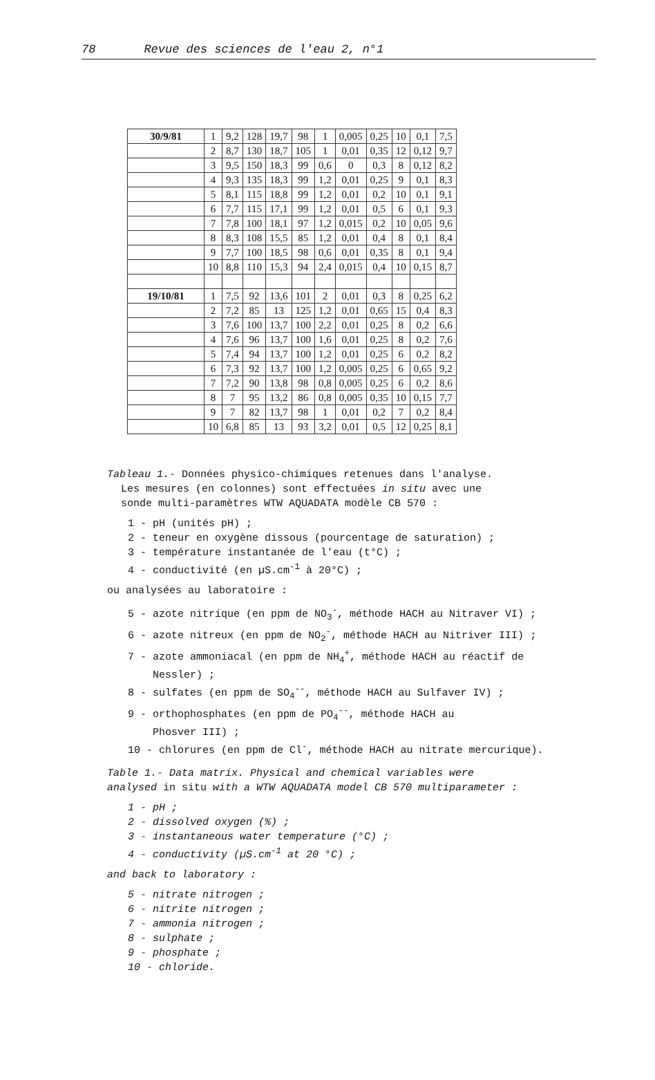78 Revue des sciences de l'eau 2, n°1
| 30/9/81 | 1 | 9,2 | 128 | 19,7 | 98 | 1 | 0,005 | 0,25 | 10 | 0,1 | 7,5 |
| | 2 | 8,7 | 130 | 18,7 | 105 | 1 | 0,01 | 0,35 | 12 | 0,12 | 9,7 |
| | 3 | 9,5 | 150 | 18,3 | 99 | 0,6 | 0 | 0,3 | 8 | 0,12 | 8,2 |
| | 4 | 9,3 | 135 | 18,3 | 99 | 1,2 | 0,01 | 0,25 | 9 | 0,1 | 8,3 |
| | 5 | 8,1 | 115 | 18,8 | 99 | 1,2 | 0,01 | 0,2 | 10 | 0,1 | 9,1 |
| | 6 | 7,7 | 115 | 17,1 | 99 | 1,2 | 0,01 | 0,5 | 6 | 0,1 | 9,3 |
| | 7 | 7,8 | 100 | 18,1 | 97 | 1,2 | 0,015 | 0,2 | 10 | 0,05 | 9,6 |
| | 8 | 8,3 | 108 | 15,5 | 85 | 1,2 | 0,01 | 0,4 | 8 | 0,1 | 8,4 |
| | 9 | 7,7 | 100 | 18,5 | 98 | 0,6 | 0,01 | 0,35 | 8 | 0,1 | 9,4 |
| | 10 | 8,8 | 110 | 15,3 | 94 | 2,4 | 0,015 | 0,4 | 10 | 0,15 | 8,7 |
| 19/10/81 | 1 | 7,5 | 92 | 13,6 | 101 | 2 | 0,01 | 0,3 | 8 | 0,25 | 6,2 |
| | 2 | 7,2 | 85 | 13 | 125 | 1,2 | 0,01 | 0,65 | 15 | 0,4 | 8,3 |
| | 3 | 7,6 | 100 | 13,7 | 100 | 2,2 | 0,01 | 0,25 | 8 | 0,2 | 6,6 |
| | 4 | 7,6 | 96 | 13,7 | 100 | 1,6 | 0,01 | 0,25 | 8 | 0,2 | 7,6 |
| | 5 | 7,4 | 94 | 13,7 | 100 | 1,2 | 0,01 | 0,25 | 6 | 0,2 | 8,2 |
| | 6 | 7,3 | 92 | 13,7 | 100 | 1,2 | 0,005 | 0,25 | 6 | 0,65 | 9,2 |
| | 7 | 7,2 | 90 | 13,8 | 98 | 0,8 | 0,005 | 0,25 | 6 | 0,2 | 8,6 |
| | 8 | 7 | 95 | 13,2 | 86 | 0,8 | 0,005 | 0,35 | 10 | 0,15 | 7,7 |
| | 9 | 7 | 82 | 13,7 | 98 | 1 | 0,01 | 0,2 | 7 | 0,2 | 8,4 |
| | 10 | 6,8 | 85 | 13 | 93 | 3,2 | 0,01 | 0,5 | 12 | 0,25 | 8,1 |
Tableau 1.- Données physico-chimiques retenues dans l'analyse.
Les mesures (en colonnes) sont effectuées in situ avec une
sonde multi-paramètres WTW AQUADATA modèle CB 570 :
1 - pH (unités pH) ;
2 - teneur en oxygène dissous (pourcentage de saturation) ;
3 - température instantanée de l'eau (t°C) ;
4 - conductivité (en µS.cm<sup>-1</sup> à 20°C) ;
ou analysées au laboratoire :
5 - azote nitrique (en ppm de NO<sub>3</sub><sup>-</sup>, méthode HACH au Nitraver VI) ;
6 - azote nitreux (en ppm de NO<sub>2</sub><sup>-</sup>, méthode HACH au Nitriver III) ;
7 - azote ammoniacal (en ppm de NH<sub>4</sub><sup>+</sup>, méthode HACH au réactif de
Nessler) ;
8 - sulfates (en ppm de SO<sub>4</sub><sup>--</sup>, méthode HACH au Sulfaver IV) ;
9 - orthophosphates (en ppm de PO<sub>4</sub><sup>--</sup>, méthode HACH au
Phosver III) ;
10 - chlorures (en ppm de Cl<sup>-</sup>, méthode HACH au nitrate mercurique).
Table 1.- Data matrix. Physical and chemical variables were
analysed in situ with a WTW AQUADATA model CB 570 multiparameter :
1 - pH ;
2 - dissolved oxygen (%) ;
3 - instantaneous water temperature (°C) ;
4 - conductivity (µS.cm<sup>-1</sup> at 20 °C) ;
and back to laboratory :
5 - nitrate nitrogen ;
6 - nitrite nitrogen ;
7 - ammonia nitrogen ;
8 - sulphate ;
9 - phosphate ;
10 - chloride.